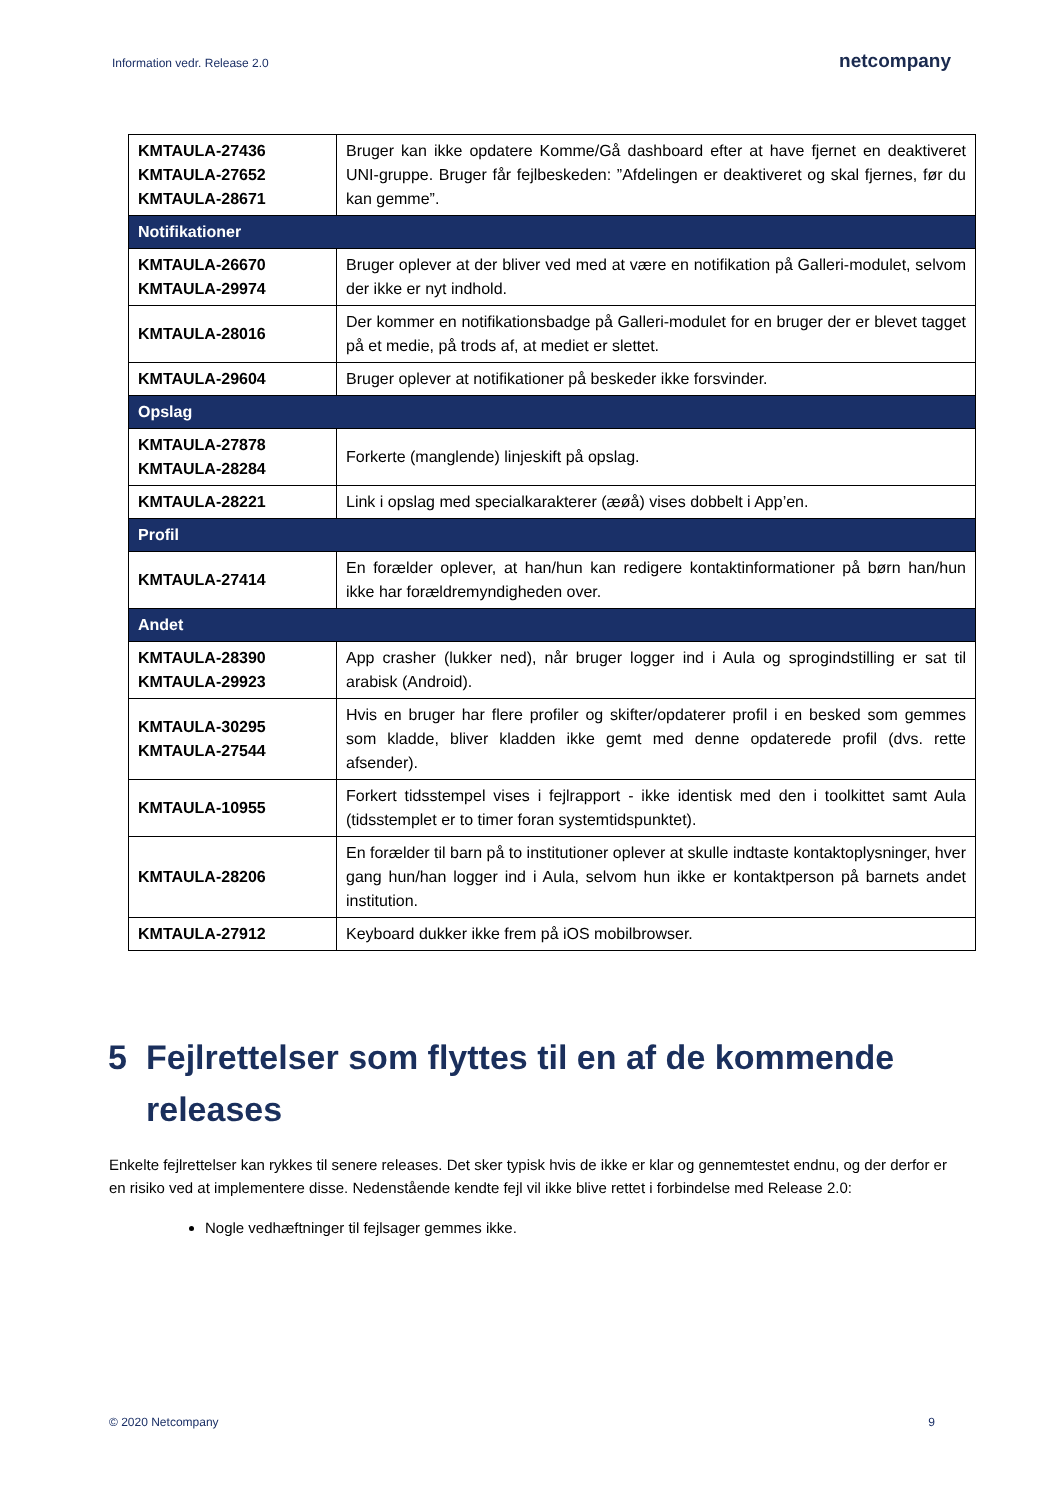Information vedr. Release 2.0
netcompany
| KMTAULA-27436 KMTAULA-27652 KMTAULA-28671 | Bruger kan ikke opdatere Komme/Gå dashboard efter at have fjernet en deaktiveret UNI-gruppe. Bruger får fejlbeskeden: ”Afdelingen er deaktiveret og skal fjernes, før du kan gemme”. |
| Notifikationer | |
| KMTAULA-26670 KMTAULA-29974 | Bruger oplever at der bliver ved med at være en notifikation på Galleri-modulet, selvom der ikke er nyt indhold. |
| KMTAULA-28016 | Der kommer en notifikationsbadge på Galleri-modulet for en bruger der er blevet tagget på et medie, på trods af, at mediet er slettet. |
| KMTAULA-29604 | Bruger oplever at notifikationer på beskeder ikke forsvinder. |
| Opslag | |
| KMTAULA-27878 KMTAULA-28284 | Forkerte (manglende) linjeskift på opslag. |
| KMTAULA-28221 | Link i opslag med specialkarakterer (æøå) vises dobbelt i App’en. |
| Profil | |
| KMTAULA-27414 | En forælder oplever, at han/hun kan redigere kontaktinformationer på børn han/hun ikke har forældremyndigheden over. |
| Andet | |
| KMTAULA-28390 KMTAULA-29923 | App crasher (lukker ned), når bruger logger ind i Aula og sprogindstilling er sat til arabisk (Android). |
| KMTAULA-30295 KMTAULA-27544 | Hvis en bruger har flere profiler og skifter/opdaterer profil i en besked som gemmes som kladde, bliver kladden ikke gemt med denne opdaterede profil (dvs. rette afsender). |
| KMTAULA-10955 | Forkert tidsstempel vises i fejlrapport - ikke identisk med den i toolkittet samt Aula (tidsstemplet er to timer foran systemtidspunktet). |
| KMTAULA-28206 | En forælder til barn på to institutioner oplever at skulle indtaste kontaktoplysninger, hver gang hun/han logger ind i Aula, selvom hun ikke er kontaktperson på barnets andet institution. |
| KMTAULA-27912 | Keyboard dukker ikke frem på iOS mobilbrowser. |
5 Fejlrettelser som flyttes til en af de kommende releases
Enkelte fejlrettelser kan rykkes til senere releases. Det sker typisk hvis de ikke er klar og gennemtestet endnu, og der derfor er en risiko ved at implementere disse. Nedenstående kendte fejl vil ikke blive rettet i forbindelse med Release 2.0:
Nogle vedhæftninger til fejlsager gemmes ikke.
© 2020 Netcompany 9